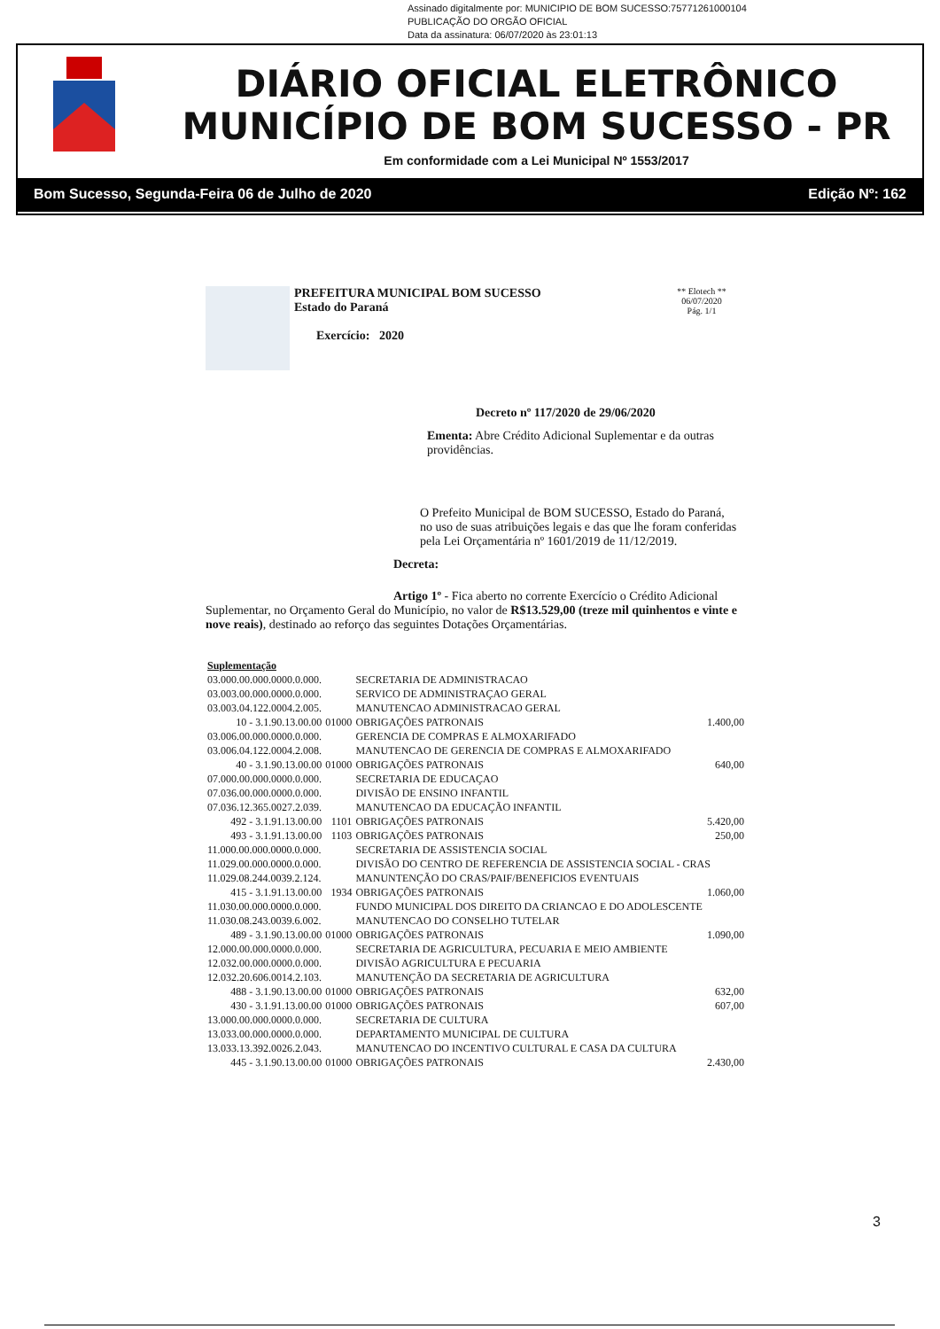Assinado digitalmente por: MUNICIPIO DE BOM SUCESSO:75771261000104
PUBLICAÇÃO DO ORGÃO OFICIAL
Data da assinatura: 06/07/2020 às 23:01:13
DIÁRIO OFICIAL ELETRÔNICO
MUNICÍPIO DE BOM SUCESSO - PR
Em conformidade com a Lei Municipal Nº 1553/2017
Bom Sucesso, Segunda-Feira 06 de Julho de 2020 Edição Nº: 162
PREFEITURA MUNICIPAL BOM SUCESSO
Estado do Paraná
Exercício: 2020
** Elotech **
06/07/2020
Pág. 1/1
Decreto nº 117/2020 de 29/06/2020
Ementa: Abre Crédito Adicional Suplementar e da outras providências.
O Prefeito Municipal de BOM SUCESSO, Estado do Paraná, no uso de suas atribuições legais e das que lhe foram conferidas pela Lei Orçamentária nº 1601/2019 de 11/12/2019.
Decreta:
Artigo 1º - Fica aberto no corrente Exercício o Crédito Adicional Suplementar, no Orçamento Geral do Município, no valor de R$13.529,00 (treze mil quinhentos e vinte e nove reais), destinado ao reforço das seguintes Dotações Orçamentárias.
| Suplementação | | | |
| 03.000.00.000.0000.0.000. | | SECRETARIA DE ADMINISTRACAO | |
| 03.003.00.000.0000.0.000. | | SERVICO DE ADMINISTRAÇAO GERAL | |
| 03.003.04.122.0004.2.005. | | MANUTENCAO ADMINISTRACAO GERAL | |
| 10 - 3.1.90.13.00.00 | 01000 | OBRIGAÇÕES PATRONAIS | 1.400,00 |
| 03.006.00.000.0000.0.000. | | GERENCIA DE COMPRAS E ALMOXARIFADO | |
| 03.006.04.122.0004.2.008. | | MANUTENCAO DE GERENCIA DE COMPRAS E ALMOXARIFADO | |
| 40 - 3.1.90.13.00.00 | 01000 | OBRIGAÇÕES PATRONAIS | 640,00 |
| 07.000.00.000.0000.0.000. | | SECRETARIA DE EDUCAÇAO | |
| 07.036.00.000.0000.0.000. | | DIVISÃO DE ENSINO INFANTIL | |
| 07.036.12.365.0027.2.039. | | MANUTENCAO DA EDUCAÇÃO INFANTIL | |
| 492 - 3.1.91.13.00.00 | 1101 | OBRIGAÇÕES PATRONAIS | 5.420,00 |
| 493 - 3.1.91.13.00.00 | 1103 | OBRIGAÇÕES PATRONAIS | 250,00 |
| 11.000.00.000.0000.0.000. | | SECRETARIA DE ASSISTENCIA SOCIAL | |
| 11.029.00.000.0000.0.000. | | DIVISÃO DO CENTRO DE REFERENCIA DE ASSISTENCIA SOCIAL - CRAS | |
| 11.029.08.244.0039.2.124. | | MANUNTENÇÃO DO CRAS/PAIF/BENEFICIOS EVENTUAIS | |
| 415 - 3.1.91.13.00.00 | 1934 | OBRIGAÇÕES PATRONAIS | 1.060,00 |
| 11.030.00.000.0000.0.000. | | FUNDO MUNICIPAL DOS DIREITO DA CRIANCAO E DO ADOLESCENTE | |
| 11.030.08.243.0039.6.002. | | MANUTENCAO DO CONSELHO TUTELAR | |
| 489 - 3.1.90.13.00.00 | 01000 | OBRIGAÇÕES PATRONAIS | 1.090,00 |
| 12.000.00.000.0000.0.000. | | SECRETARIA DE AGRICULTURA, PECUARIA E MEIO AMBIENTE | |
| 12.032.00.000.0000.0.000. | | DIVISÃO AGRICULTURA E PECUARIA | |
| 12.032.20.606.0014.2.103. | | MANUTENÇÃO DA SECRETARIA DE AGRICULTURA | |
| 488 - 3.1.90.13.00.00 | 01000 | OBRIGAÇÕES PATRONAIS | 632,00 |
| 430 - 3.1.91.13.00.00 | 01000 | OBRIGAÇÕES PATRONAIS | 607,00 |
| 13.000.00.000.0000.0.000. | | SECRETARIA DE CULTURA | |
| 13.033.00.000.0000.0.000. | | DEPARTAMENTO MUNICIPAL DE CULTURA | |
| 13.033.13.392.0026.2.043. | | MANUTENCAO DO INCENTIVO CULTURAL E CASA DA CULTURA | |
| 445 - 3.1.90.13.00.00 | 01000 | OBRIGAÇÕES PATRONAIS | 2.430,00 |
3